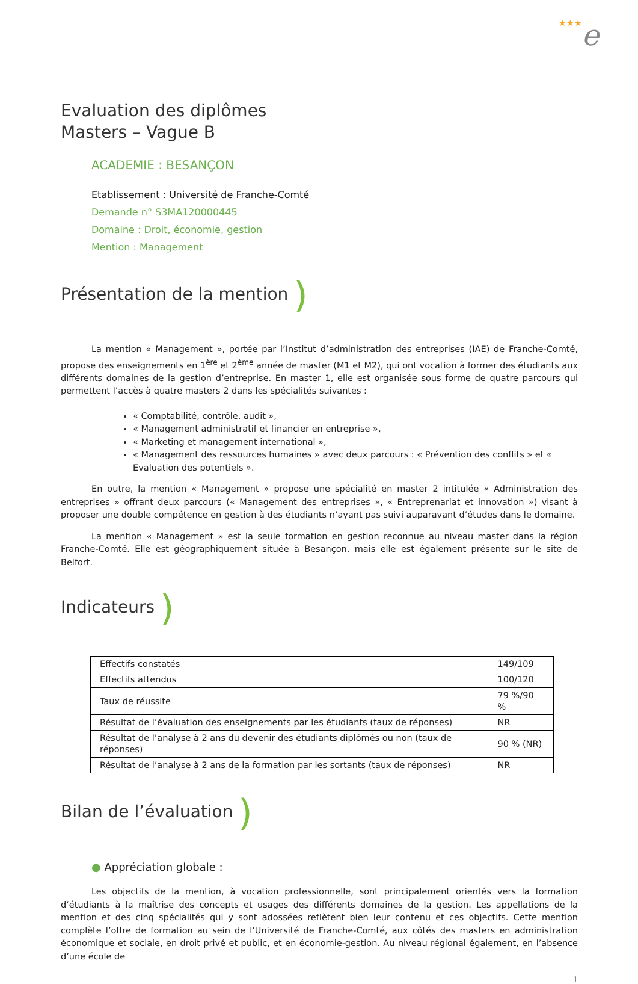★★★e
Evaluation des diplômes
Masters – Vague B
ACADEMIE : BESANÇON
Etablissement : Université de Franche-Comté
Demande n° S3MA120000445
Domaine : Droit, économie, gestion
Mention : Management
Présentation de la mention )
La mention « Management », portée par l’Institut d’administration des entreprises (IAE) de Franche-Comté, propose des enseignements en 1<sup>ère</sup> et 2<sup>ème</sup> année de master (M1 et M2), qui ont vocation à former des étudiants aux différents domaines de la gestion d’entreprise. En master 1, elle est organisée sous forme de quatre parcours qui permettent l’accès à quatre masters 2 dans les spécialités suivantes :
« Comptabilité, contrôle, audit »,
« Management administratif et financier en entreprise »,
« Marketing et management international »,
« Management des ressources humaines » avec deux parcours : « Prévention des conflits » et « Evaluation des potentiels ».
En outre, la mention « Management » propose une spécialité en master 2 intitulée « Administration des entreprises » offrant deux parcours (« Management des entreprises », « Entreprenariat et innovation ») visant à proposer une double compétence en gestion à des étudiants n’ayant pas suivi auparavant d’études dans le domaine.
La mention « Management » est la seule formation en gestion reconnue au niveau master dans la région Franche-Comté. Elle est géographiquement située à Besançon, mais elle est également présente sur le site de Belfort.
Indicateurs )
| Effectifs constatés | 149/109 |
| Effectifs attendus | 100/120 |
| Taux de réussite | 79 %/90 % |
| Résultat de l’évaluation des enseignements par les étudiants (taux de réponses) | NR |
| Résultat de l’analyse à 2 ans du devenir des étudiants diplômés ou non (taux de réponses) | 90 % (NR) |
| Résultat de l’analyse à 2 ans de la formation par les sortants (taux de réponses) | NR |
Bilan de l’évaluation )
● Appréciation globale :
Les objectifs de la mention, à vocation professionnelle, sont principalement orientés vers la formation d’étudiants à la maîtrise des concepts et usages des différents domaines de la gestion. Les appellations de la mention et des cinq spécialités qui y sont adossées reflètent bien leur contenu et ces objectifs. Cette mention complète l’offre de formation au sein de l’Université de Franche-Comté, aux côtés des masters en administration économique et sociale, en droit privé et public, et en économie-gestion. Au niveau régional également, en l’absence d’une école de
1